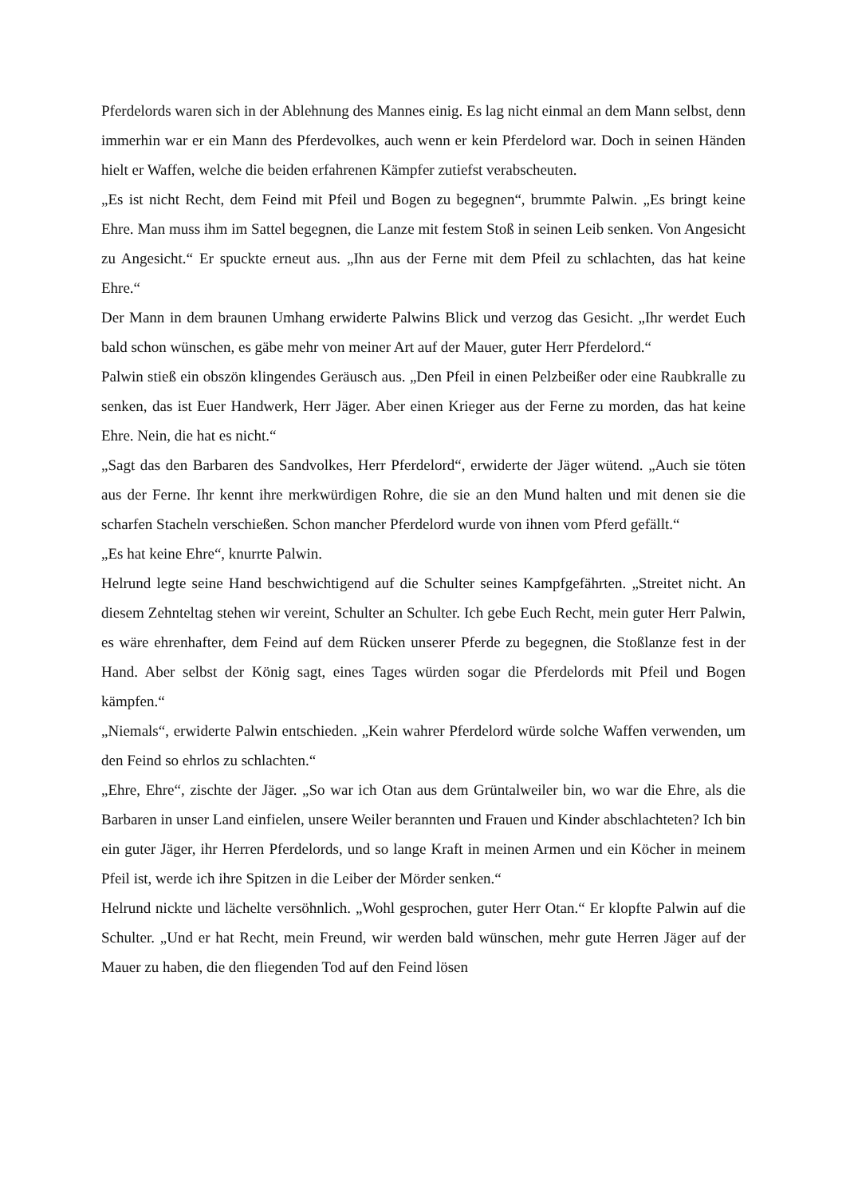Pferdelords waren sich in der Ablehnung des Mannes einig. Es lag nicht einmal an dem Mann selbst, denn immerhin war er ein Mann des Pferdevolkes, auch wenn er kein Pferdelord war. Doch in seinen Händen hielt er Waffen, welche die beiden erfahrenen Kämpfer zutiefst verabscheuten.
„Es ist nicht Recht, dem Feind mit Pfeil und Bogen zu begegnen“, brummte Palwin. „Es bringt keine Ehre. Man muss ihm im Sattel begegnen, die Lanze mit festem Stoß in seinen Leib senken. Von Angesicht zu Angesicht.“ Er spuckte erneut aus. „Ihn aus der Ferne mit dem Pfeil zu schlachten, das hat keine Ehre.“
Der Mann in dem braunen Umhang erwiderte Palwins Blick und verzog das Gesicht. „Ihr werdet Euch bald schon wünschen, es gäbe mehr von meiner Art auf der Mauer, guter Herr Pferdelord.“
Palwin stieß ein obszön klingendes Geräusch aus. „Den Pfeil in einen Pelzbeißer oder eine Raubkralle zu senken, das ist Euer Handwerk, Herr Jäger. Aber einen Krieger aus der Ferne zu morden, das hat keine Ehre. Nein, die hat es nicht.“
„Sagt das den Barbaren des Sandvolkes, Herr Pferdelord“, erwiderte der Jäger wütend. „Auch sie töten aus der Ferne. Ihr kennt ihre merkwürdigen Rohre, die sie an den Mund halten und mit denen sie die scharfen Stacheln verschießen. Schon mancher Pferdelord wurde von ihnen vom Pferd gefällt.“
„Es hat keine Ehre“, knurrte Palwin.
Helrund legte seine Hand beschwichtigend auf die Schulter seines Kampfgefährten. „Streitet nicht. An diesem Zehnteltag stehen wir vereint, Schulter an Schulter. Ich gebe Euch Recht, mein guter Herr Palwin, es wäre ehrenhafter, dem Feind auf dem Rücken unserer Pferde zu begegnen, die Stoßlanze fest in der Hand. Aber selbst der König sagt, eines Tages würden sogar die Pferdelords mit Pfeil und Bogen kämpfen.“
„Niemals“, erwiderte Palwin entschieden. „Kein wahrer Pferdelord würde solche Waffen verwenden, um den Feind so ehrlos zu schlachten.“
„Ehre, Ehre“, zischte der Jäger. „So war ich Otan aus dem Grüntalweiler bin, wo war die Ehre, als die Barbaren in unser Land einfielen, unsere Weiler berannten und Frauen und Kinder abschlachteten? Ich bin ein guter Jäger, ihr Herren Pferdelords, und so lange Kraft in meinen Armen und ein Köcher in meinem Pfeil ist, werde ich ihre Spitzen in die Leiber der Mörder senken.“
Helrund nickte und lächelte versöhnlich. „Wohl gesprochen, guter Herr Otan.“ Er klopfte Palwin auf die Schulter. „Und er hat Recht, mein Freund, wir werden bald wünschen, mehr gute Herren Jäger auf der Mauer zu haben, die den fliegenden Tod auf den Feind lösen